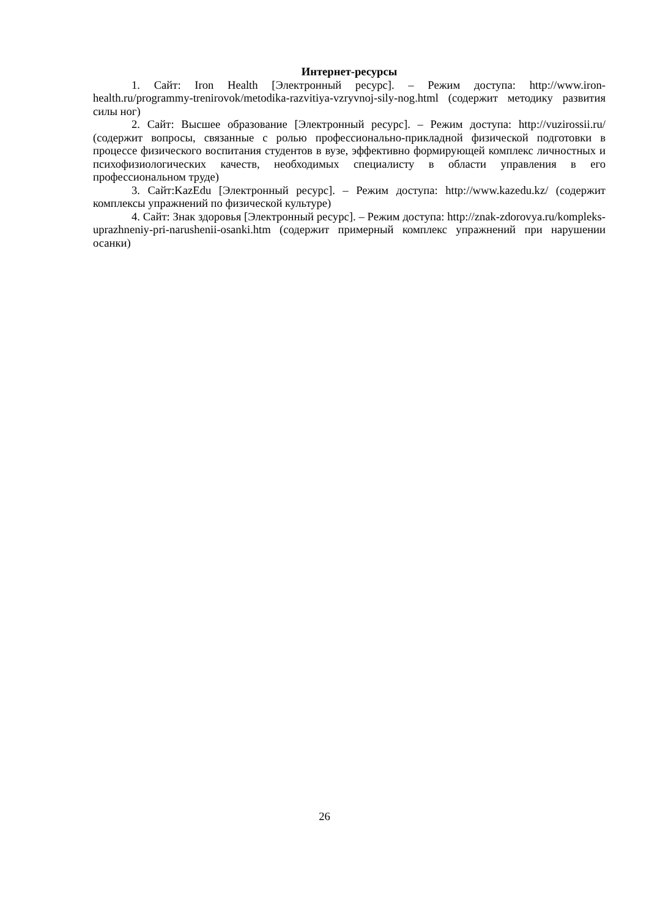Интернет-ресурсы
1. Сайт: Iron Health [Электронный ресурс]. – Режим доступа: http://www.iron-health.ru/programmy-trenirovok/metodika-razvitiya-vzryvnoj-sily-nog.html (содержит методику развития силы ног)
2. Сайт: Высшее образование [Электронный ресурс]. – Режим доступа: http://vuzirossii.ru/ (содержит вопросы, связанные с ролью профессионально-прикладной физической подготовки в процессе физического воспитания студентов в вузе, эффективно формирующей комплекс личностных и психофизиологических качеств, необходимых специалисту в области управления в его профессиональном труде)
3. Сайт:KazEdu [Электронный ресурс]. – Режим доступа: http://www.kazedu.kz/ (содержит комплексы упражнений по физической культуре)
4. Сайт: Знак здоровья [Электронный ресурс]. – Режим доступа: http://znak-zdorovya.ru/kompleks-uprazhneniy-pri-narushenii-osanki.htm (содержит примерный комплекс упражнений при нарушении осанки)
26